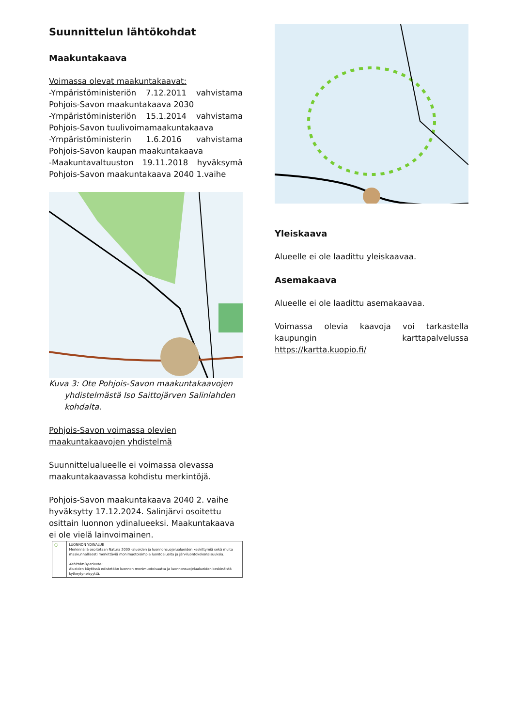Suunnittelun lähtökohdat
Maakuntakaava
Voimassa olevat maakuntakaavat:
-Ympäristöministeriön 7.12.2011 vahvistama Pohjois-Savon maakuntakaava 2030
-Ympäristöministeriön 15.1.2014 vahvistama Pohjois-Savon tuulivoimamaakuntakaava
-Ympäristöministerin 1.6.2016 vahvistama Pohjois-Savon kaupan maakuntakaava
-Maakuntavaltuuston 19.11.2018 hyväksymä Pohjois-Savon maakuntakaava 2040 1.vaihe
Kuva 3: Ote Pohjois-Savon maakuntakaavojen yhdistelmästä Iso Saittojärven Salinlahden kohdalta.
Pohjois-Savon voimassa olevien maakuntakaavojen yhdistelmä
Suunnittelualueelle ei voimassa olevassa maakuntakaavassa kohdistu merkintöjä.
Pohjois-Savon maakuntakaava 2040 2. vaihe hyväksytty 17.12.2024. Salinjärvi osoitettu osittain luonnon ydinalueeksi. Maakuntakaava ei ole vielä lainvoimainen.
◯ LUONNON YDINALUE
Merkinnällä osoitetaan Natura 2000 -alueiden ja luonnonsuojelualueiden keskittymiä sekä muita maakunnallisesti merkittäviä monimuotoisimpia luontoalueita ja järviluontokokonaisuuksia.
Kehittämisperiaate:
Alueiden käytössä edistetään luonnon monimuotoisuutta ja luonnonsuojelualueiden keskinäistä kytkeytyneisyyttä.
Yleiskaava
Alueelle ei ole laadittu yleiskaavaa.
Asemakaava
Alueelle ei ole laadittu asemakaavaa.
Voimassa olevia kaavoja voi tarkastella kaupungin karttapalvelussa https://kartta.kuopio.fi/